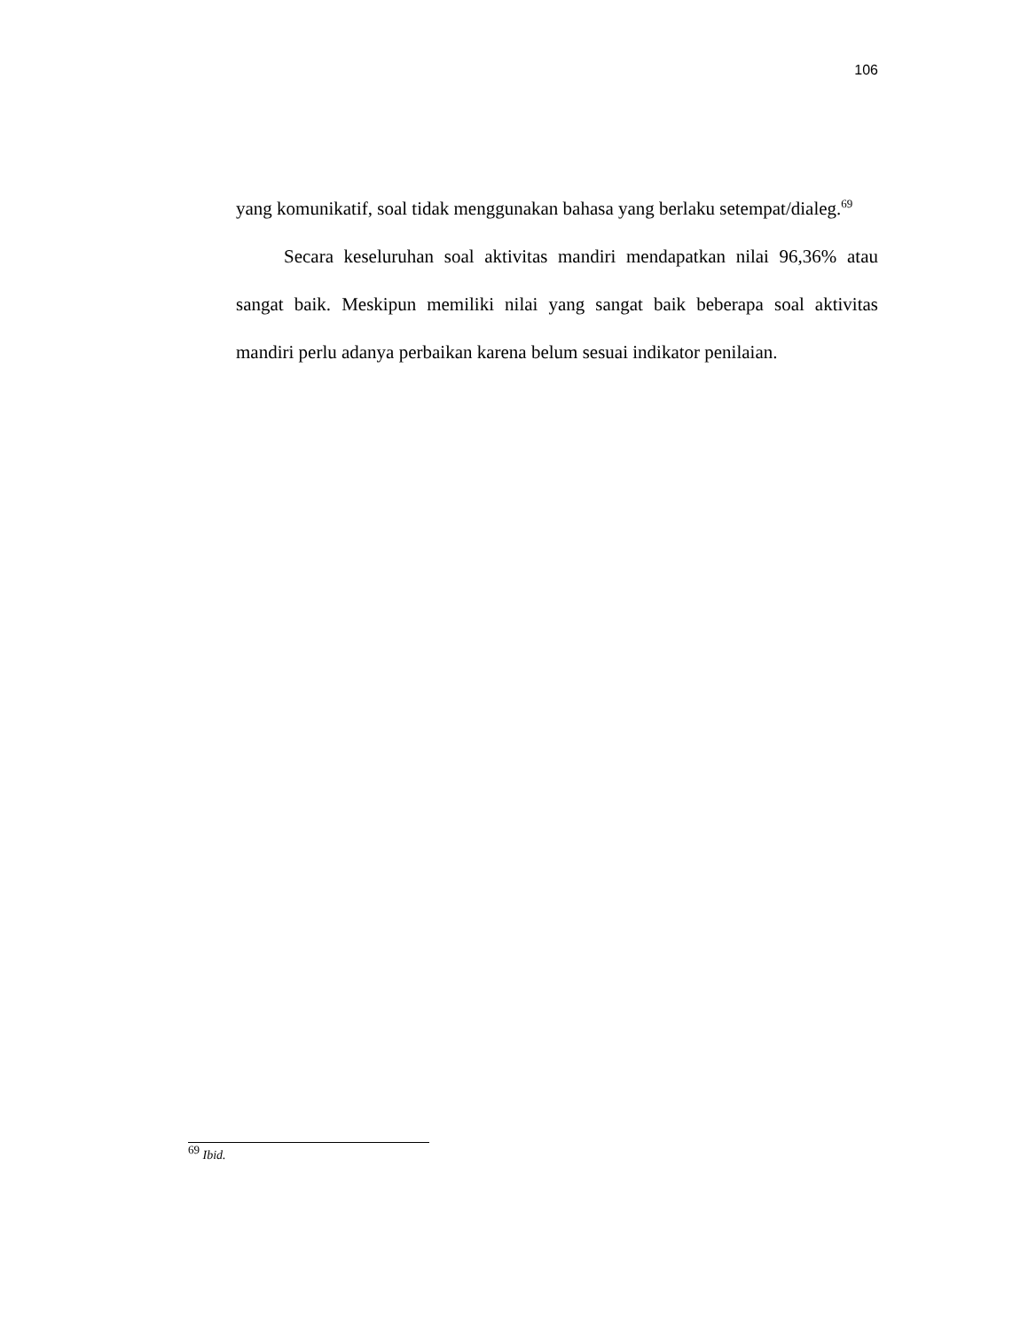106
yang komunikatif, soal tidak menggunakan bahasa yang berlaku setempat/dialeg.<sup>69</sup>
Secara keseluruhan soal aktivitas mandiri mendapatkan nilai 96,36% atau sangat baik. Meskipun memiliki nilai yang sangat baik beberapa soal aktivitas mandiri perlu adanya perbaikan karena belum sesuai indikator penilaian.
<sup>69</sup> Ibid.